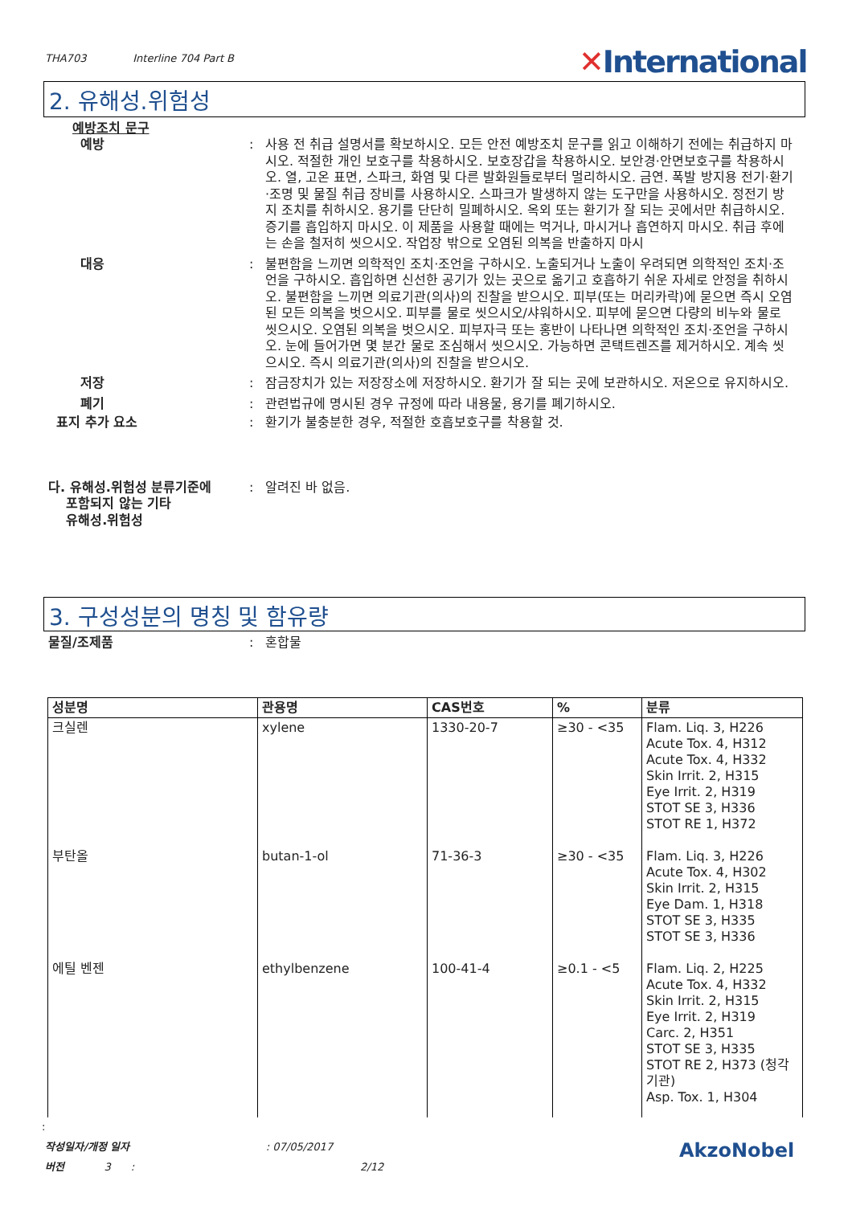THA703 Interline 704 Part B
✕International
2. 유해성.위험성
예방조치 문구
예방 : 사용 전 취급 설명서를 확보하시오. 모든 안전 예방조치 문구를 읽고 이해하기 전에는 취급하지 마시오. 적절한 개인 보호구를 착용하시오. 보호장갑을 착용하시오. 보안경·안면보호구를 착용하시오. 열, 고온 표면, 스파크, 화염 및 다른 발화원들로부터 멀리하시오. 금연. 폭발 방지용 전기·환기·조명 및 물질 취급 장비를 사용하시오. 스파크가 발생하지 않는 도구만을 사용하시오. 정전기 방지 조치를 취하시오. 용기를 단단히 밀폐하시오. 옥외 또는 환기가 잘 되는 곳에서만 취급하시오. 증기를 흡입하지 마시오. 이 제품을 사용할 때에는 먹거나, 마시거나 흡연하지 마시오. 취급 후에는 손을 철저히 씻으시오. 작업장 밖으로 오염된 의복을 반출하지 마시
대응 : 불편함을 느끼면 의학적인 조치·조언을 구하시오. 노출되거나 노출이 우려되면 의학적인 조치·조언을 구하시오. 흡입하면 신선한 공기가 있는 곳으로 옮기고 호흡하기 쉬운 자세로 안정을 취하시오. 불편함을 느끼면 의료기관(의사)의 진찰을 받으시오. 피부(또는 머리카락)에 묻으면 즉시 오염된 모든 의복을 벗으시오. 피부를 물로 씻으시오/샤워하시오. 피부에 묻으면 다량의 비누와 물로 씻으시오. 오염된 의복을 벗으시오. 피부자극 또는 홍반이 나타나면 의학적인 조치·조언을 구하시오. 눈에 들어가면 몇 분간 물로 조심해서 씻으시오. 가능하면 콘택트렌즈를 제거하시오. 계속 씻으시오. 즉시 의료기관(의사)의 진찰을 받으시오.
저장 : 잠금장치가 있는 저장장소에 저장하시오. 환기가 잘 되는 곳에 보관하시오. 저온으로 유지하시오.
폐기 : 관련법규에 명시된 경우 규정에 따라 내용물, 용기를 폐기하시오.
표지 추가 요소 : 환기가 불충분한 경우, 적절한 호흡보호구를 착용할 것.
다. 유해성.위험성 분류기준에
포함되지 않는 기타
유해성.위험성
: 알려진 바 없음.
3. 구성성분의 명칭 및 함유량
물질/조제품 : 혼합물
| 성분명 | 관용명 | CAS번호 | % | 분류 |
| --- | --- | --- | --- | --- |
| 크실렌 | xylene | 1330-20-7 | ≥30 - <35 | Flam. Liq. 3, H226 Acute Tox. 4, H312 Acute Tox. 4, H332 Skin Irrit. 2, H315 Eye Irrit. 2, H319 STOT SE 3, H336 STOT RE 1, H372 |
| 부탄올 | butan-1-ol | 71-36-3 | ≥30 - <35 | Flam. Liq. 3, H226 Acute Tox. 4, H302 Skin Irrit. 2, H315 Eye Dam. 1, H318 STOT SE 3, H335 STOT SE 3, H336 |
| 에틸 벤젠 | ethylbenzene | 100-41-4 | ≥0.1 - <5 | Flam. Liq. 2, H225 Acute Tox. 4, H332 Skin Irrit. 2, H315 Eye Irrit. 2, H319 Carc. 2, H351 STOT SE 3, H335 STOT RE 2, H373 (청각 기관) Asp. Tox. 1, H304 |
:
작성일자/개정 일자 : 07/05/2017
버전 3 : 2/12
AkzoNobel